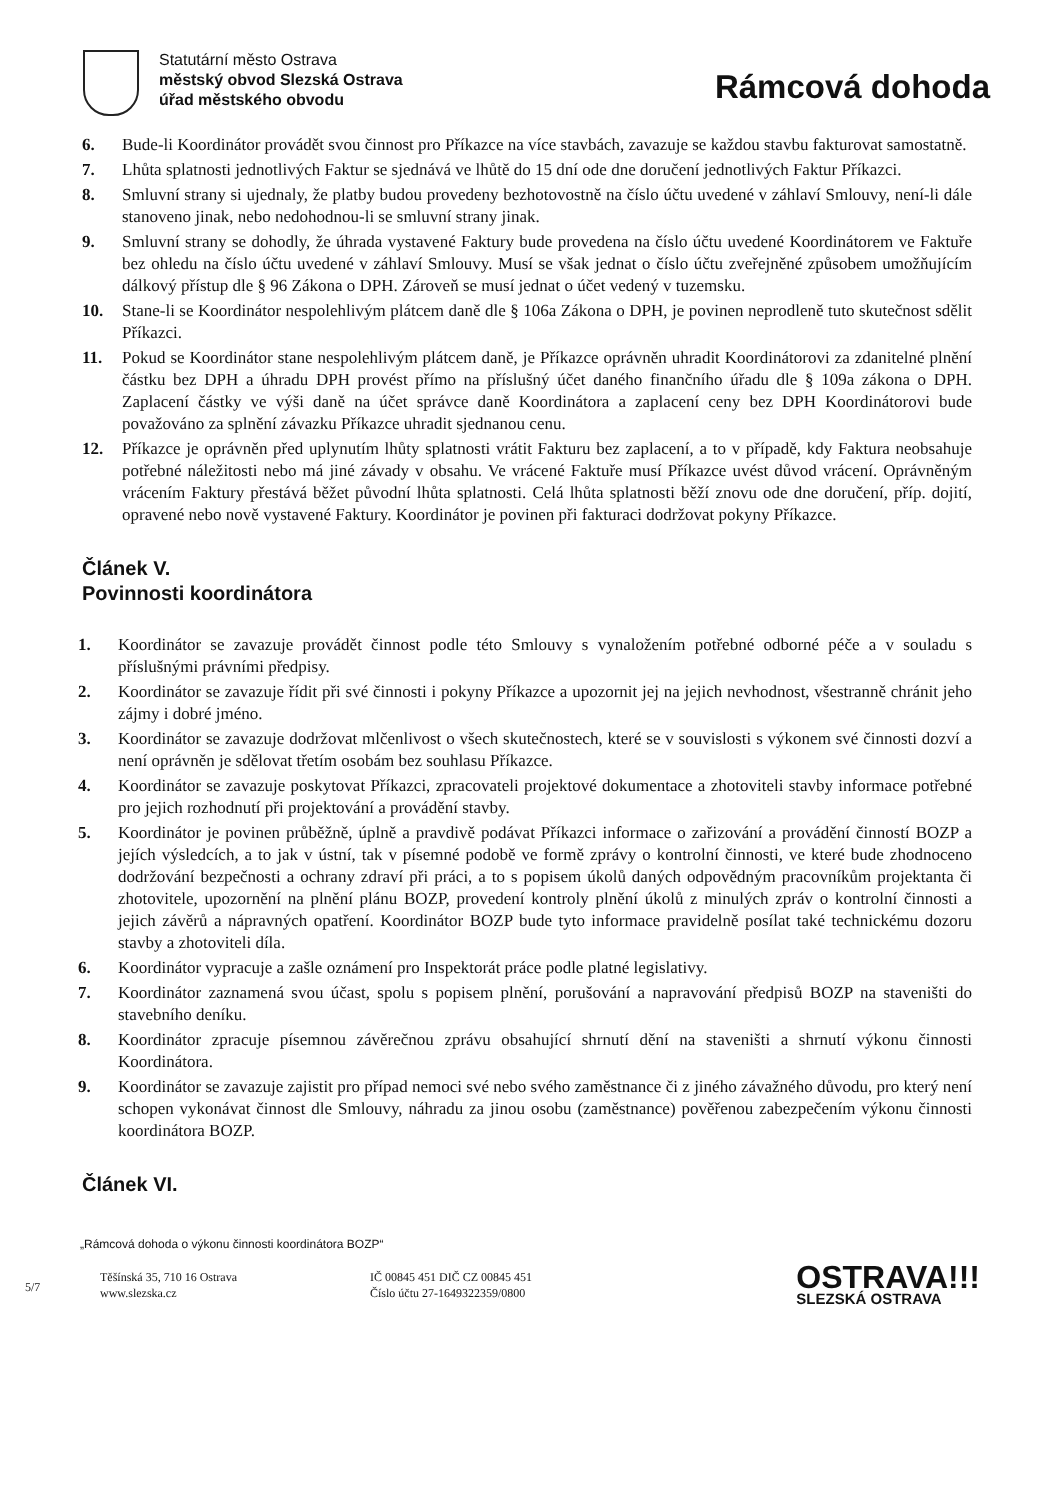Statutární město Ostrava
městský obvod Slezská Ostrava
úřad městského obvodu
Rámcová dohoda
6. Bude-li Koordinátor provádět svou činnost pro Příkazce na více stavbách, zavazuje se každou stavbu fakturovat samostatně.
7. Lhůta splatnosti jednotlivých Faktur se sjednává ve lhůtě do 15 dní ode dne doručení jednotlivých Faktur Příkazci.
8. Smluvní strany si ujednaly, že platby budou provedeny bezhotovostně na číslo účtu uvedené v záhlaví Smlouvy, není-li dále stanoveno jinak, nebo nedohodnou-li se smluvní strany jinak.
9. Smluvní strany se dohodly, že úhrada vystavené Faktury bude provedena na číslo účtu uvedené Koordinátorem ve Faktuře bez ohledu na číslo účtu uvedené v záhlaví Smlouvy. Musí se však jednat o číslo účtu zveřejněné způsobem umožňujícím dálkový přístup dle § 96 Zákona o DPH. Zároveň se musí jednat o účet vedený v tuzemsku.
10. Stane-li se Koordinátor nespolehlivým plátcem daně dle § 106a Zákona o DPH, je povinen neprodleně tuto skutečnost sdělit Příkazci.
11. Pokud se Koordinátor stane nespolehlivým plátcem daně, je Příkazce oprávněn uhradit Koordinátorovi za zdanitelné plnění částku bez DPH a úhradu DPH provést přímo na příslušný účet daného finančního úřadu dle § 109a zákona o DPH. Zaplacení částky ve výši daně na účet správce daně Koordinátora a zaplacení ceny bez DPH Koordinátorovi bude považováno za splnění závazku Příkazce uhradit sjednanou cenu.
12. Příkazce je oprávněn před uplynutím lhůty splatnosti vrátit Fakturu bez zaplacení, a to v případě, kdy Faktura neobsahuje potřebné náležitosti nebo má jiné závady v obsahu. Ve vrácené Faktuře musí Příkazce uvést důvod vrácení. Oprávněným vrácením Faktury přestává běžet původní lhůta splatnosti. Celá lhůta splatnosti běží znovu ode dne doručení, příp. dojití, opravené nebo nově vystavené Faktury. Koordinátor je povinen při fakturaci dodržovat pokyny Příkazce.
Článek V.
Povinnosti koordinátora
1. Koordinátor se zavazuje provádět činnost podle této Smlouvy s vynaložením potřebné odborné péče a v souladu s příslušnými právními předpisy.
2. Koordinátor se zavazuje řídit při své činnosti i pokyny Příkazce a upozornit jej na jejich nevhodnost, všestranně chránit jeho zájmy i dobré jméno.
3. Koordinátor se zavazuje dodržovat mlčenlivost o všech skutečnostech, které se v souvislosti s výkonem své činnosti dozví a není oprávněn je sdělovat třetím osobám bez souhlasu Příkazce.
4. Koordinátor se zavazuje poskytovat Příkazci, zpracovateli projektové dokumentace a zhotoviteli stavby informace potřebné pro jejich rozhodnutí při projektování a provádění stavby.
5. Koordinátor je povinen průběžně, úplně a pravdivě podávat Příkazci informace o zařizování a provádění činností BOZP a jejích výsledcích, a to jak v ústní, tak v písemné podobě ve formě zprávy o kontrolní činnosti, ve které bude zhodnoceno dodržování bezpečnosti a ochrany zdraví při práci, a to s popisem úkolů daných odpovědným pracovníkům projektanta či zhotovitele, upozornění na plnění plánu BOZP, provedení kontroly plnění úkolů z minulých zpráv o kontrolní činnosti a jejich závěrů a nápravných opatření. Koordinátor BOZP bude tyto informace pravidelně posílat také technickému dozoru stavby a zhotoviteli díla.
6. Koordinátor vypracuje a zašle oznámení pro Inspektorát práce podle platné legislativy.
7. Koordinátor zaznamená svou účast, spolu s popisem plnění, porušování a napravování předpisů BOZP na staveništi do stavebního deníku.
8. Koordinátor zpracuje písemnou závěrečnou zprávu obsahující shrnutí dění na staveništi a shrnutí výkonu činnosti Koordinátora.
9. Koordinátor se zavazuje zajistit pro případ nemoci své nebo svého zaměstnance či z jiného závažného důvodu, pro který není schopen vykonávat činnost dle Smlouvy, náhradu za jinou osobu (zaměstnance) pověřenou zabezpečením výkonu činnosti koordinátora BOZP.
Článek VI.
„Rámcová dohoda o výkonu činnosti koordinátora BOZP“
5/7
Těšínská 35, 710 16 Ostrava
www.slezska.cz
IČ 00845 451 DIČ CZ 00845 451
Číslo účtu 27-1649322359/0800
OSTRAVA!!!
SLEZSKÁ OSTRAVA